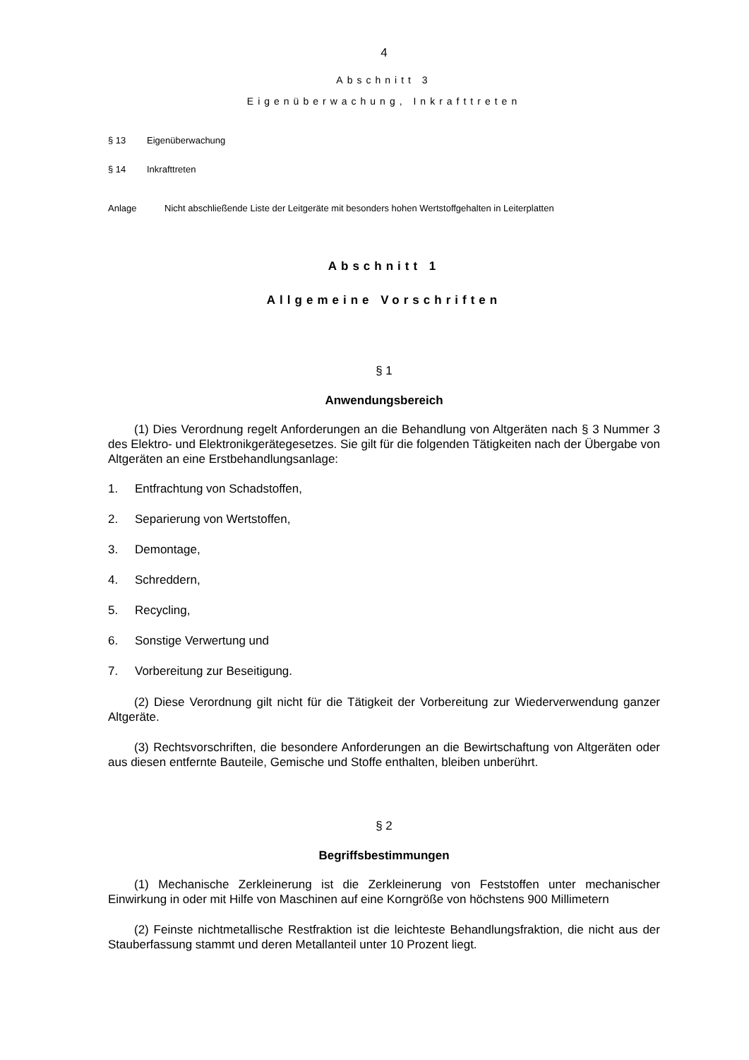4
Abschnitt 3
Eigenüberwachung, Inkrafttreten
§ 13 Eigenüberwachung
§ 14 Inkrafttreten
Anlage Nicht abschließende Liste der Leitgeräte mit besonders hohen Wertstoffgehalten in Leiterplatten
Abschnitt 1
Allgemeine Vorschriften
§ 1
Anwendungsbereich
(1) Dies Verordnung regelt Anforderungen an die Behandlung von Altgeräten nach § 3 Nummer 3 des Elektro- und Elektronikgerätegesetzes. Sie gilt für die folgenden Tätigkeiten nach der Übergabe von Altgeräten an eine Erstbehandlungsanlage:
1. Entfrachtung von Schadstoffen,
2. Separierung von Wertstoffen,
3. Demontage,
4. Schreddern,
5. Recycling,
6. Sonstige Verwertung und
7. Vorbereitung zur Beseitigung.
(2) Diese Verordnung gilt nicht für die Tätigkeit der Vorbereitung zur Wiederverwendung ganzer Altgeräte.
(3) Rechtsvorschriften, die besondere Anforderungen an die Bewirtschaftung von Altgeräten oder aus diesen entfernte Bauteile, Gemische und Stoffe enthalten, bleiben unberührt.
§ 2
Begriffsbestimmungen
(1) Mechanische Zerkleinerung ist die Zerkleinerung von Feststoffen unter mechanischer Einwirkung in oder mit Hilfe von Maschinen auf eine Korngröße von höchstens 900 Millimetern
(2) Feinste nichtmetallische Restfraktion ist die leichteste Behandlungsfraktion, die nicht aus der Stauberfassung stammt und deren Metallanteil unter 10 Prozent liegt.